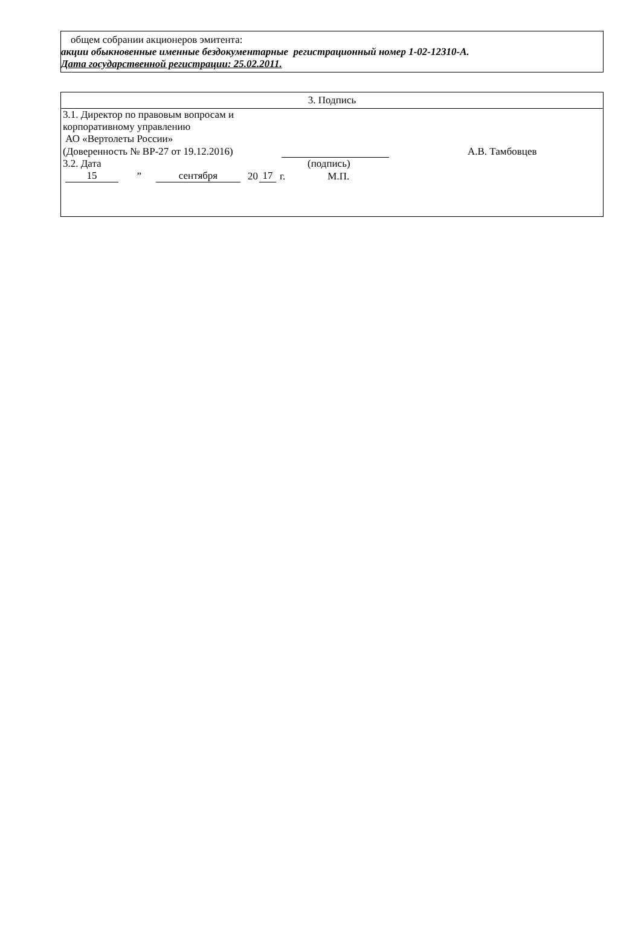общем собрании акционеров эмитента:
акции обыкновенные именные бездокументарные регистрационный номер 1-02-12310-А.
Дата государственной регистрации: 25.02.2011.
| 3. Подпись |
| 3.1. Директор по правовым вопросам и корпоративному управлению АО «Вертолеты России» (Доверенность № ВР-27 от 19.12.2016) А.В. Тамбовцев 3.2. Дата (подпись) 15 ” сентября 20 17 г. М.П. |